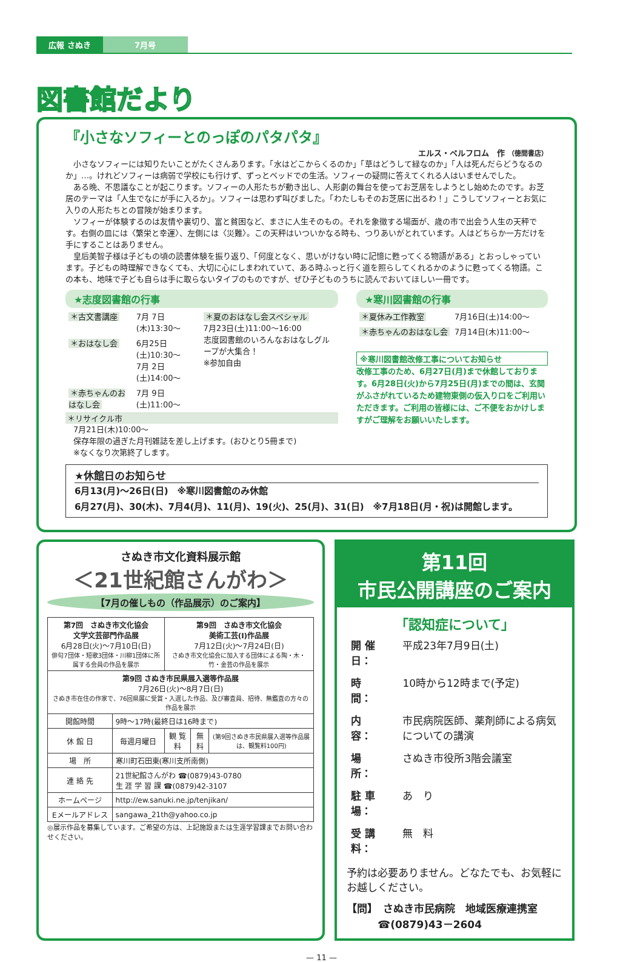広報 さぬき 7月号
図書館だより
『小さなソフィーとのっぽのパタパタ』
エルス・ペルフロム　作 （徳間書店）
　小さなソフィーには知りたいことがたくさんあります。「水はどこからくるのか」「草はどうして緑なのか」「人は死んだらどうなるのか」…。けれどソフィーは病弱で学校にも行けず、ずっとベッドでの生活。ソフィーの疑問に答えてくれる人はいませんでした。
　ある晩、不思議なことが起こります。ソフィーの人形たちが動き出し、人形劇の舞台を使ってお芝居をしようとし始めたのです。お芝居のテーマは「人生でなにが手に入るか」。ソフィーは思わず叫びました。「わたしもそのお芝居に出るわ！」こうしてソフィーとお気に入りの人形たちとの冒険が始まります。
　ソフィーが体験するのは友情や裏切り、富と貧困など、まさに人生そのもの。それを象徴する場面が、歳の市で出会う人生の天秤です。右側の皿には〈繁栄と幸運〉、左側には〈災難〉。この天秤はいついかなる時も、つりあいがとれています。人はどちらか一方だけを手にすることはありません。
　皇后美智子様は子どもの頃の読書体験を振り返り、「何度となく、思いがけない時に記憶に甦ってくる物語がある」とおっしゃっています。子どもの時理解できなくても、大切に心にしまわれていて、ある時ふっと行く道を照らしてくれるかのように甦ってくる物語。この本も、地味で子ども自らは手に取らないタイプのものですが、ぜひ子どものうちに読んでおいてほしい一冊です。
★志度図書館の行事
| ＊古文書講座 | 7月 7日(木)13:30～ | ＊夏のおはなし会スペシャル 7月23日(土)11:00～16:00 志度図書館のいろんなおはなしグループが大集合！ ※参加自由 |
| ＊おはなし会 | 6月25日(土)10:30～ 7月 2日(土)14:00～ | |
| ＊赤ちゃんのおはなし会 | 7月 9日(土)11:00～ | |
＊リサイクル市
　7月21日(木)10:00～
　保存年限の過ぎた月刊雑誌を差し上げます。(おひとり5冊まで)
　※なくなり次第終了します。
★寒川図書館の行事
| ＊夏休み工作教室 | 7月16日(土)14:00～ |
| ＊赤ちゃんのおはなし会 | 7月14日(木)11:00～ |
※寒川図書館改修工事についてお知らせ
改修工事のため、6月27日(月)まで休館しております。6月28日(火)から7月25日(月)までの間は、玄関がふさがれているため建物東側の仮入り口をご利用いただきます。ご利用の皆様には、ご不便をおかけしますがご理解をお願いいたします。
★休館日のお知らせ
6月13(月)～26日(日)　※寒川図書館のみ休館
6月27(月)、30(木)、7月4(月)、11(月)、19(火)、25(月)、31(日)　※7月18日(月・祝)は開館します。
さぬき市文化資料展示館
＜21世紀館さんがわ＞
【7月の催しもの（作品展示）のご案内】
| 第7回 さぬき市文化協会 文学文芸部門作品展 6月28日(火)～7月10日(日) 俳句7団体・短歌3団体・川柳1団体に所属する会員の作品を展示 | | 第9回 さぬき市文化協会 美術工芸(Ⅰ)作品展 7月12日(火)～7月24日(日) さぬき市文化協会に加入する団体による陶・木・竹・金芸の作品を展示 | | |
| 第9回 さぬき市民県展入選等作品展 7月26日(火)～8月7日(日) さぬき市在住の作家で、76回県展に受賞・入選した作品、及び審査員、招待、無鑑査の方々の作品を展示 | | | | |
| 開館時間 | 9時～17時(最終日は16時まで) | | | |
| 休 館 日 | 毎週月曜日 | 観 覧 料 | 無料 | (第9回さぬき市民県展入選等作品展は、観覧料100円) |
| 場 所 | 寒川町石田東(寒川支所南側) | | | |
| 連 絡 先 | 21世紀館さんがわ ☎(0879)43-0780 生 涯 学 習 課 ☎(0879)42-3107 | | | |
| ホームページ | http://ew.sanuki.ne.jp/tenjikan/ | | | |
| Eメールアドレス | sangawa_21th@yahoo.co.jp | | | |
◎展示作品を募集しています。ご希望の方は、上記施設または生涯学習課までお問い合わせください。
第11回
市民公開講座のご案内
「認知症について」
| 開 催 日： | 平成23年7月9日(土) |
| 時 間： | 10時から12時まで(予定) |
| 内 容： | 市民病院医師、薬剤師による病気についての講演 |
| 場 所： | さぬき市役所3階会議室 |
| 駐 車 場： | あ り |
| 受 講 料： | 無 料 |
予約は必要ありません。どなたでも、お気軽にお越しください。
【問】　さぬき市民病院　地域医療連携室
　　　☎(0879)43－2604
— 11 —